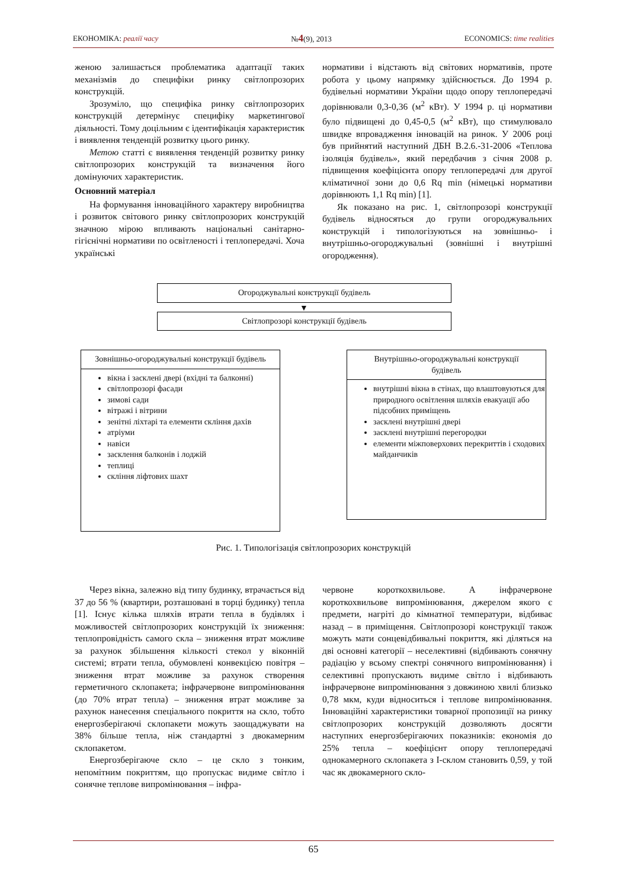ЕКОНОМІКА: реалії часу №4(9), 2013 ECONOMICS: time realities
женою залишається проблематика адаптації таких механізмів до специфіки ринку світлопрозорих конструкцій.
Зрозуміло, що специфіка ринку світлопрозорих конструкцій детермінує специфіку маркетингової діяльності. Тому доцільним є ідентифікація характеристик і виявлення тенденцій розвитку цього ринку.
Метою статті є виявлення тенденцій розвитку ринку світлопрозорих конструкцій та визначення його домінуючих характеристик.
Основний матеріал
На формування інноваційного характеру виробництва і розвиток світового ринку світлопрозорих конструкцій значною мірою впливають національні санітарно-гігієнічні нормативи по освітленості і теплопередачі. Хоча українські
нормативи і відстають від світових нормативів, проте робота у цьому напрямку здійснюється. До 1994 р. будівельні нормативи України щодо опору теплопередачі дорівнювали 0,3-0,36 (м<sup>2</sup> кВт). У 1994 р. ці нормативи було підвищені до 0,45-0,5 (м<sup>2</sup> кВт), що стимулювало швидке впровадження інновацій на ринок. У 2006 році був прийнятий наступний ДБН В.2.6.-31-2006 «Теплова ізоляція будівель», який передбачив з січня 2008 р. підвищення коефіцієнта опору теплопередачі для другої кліматичної зони до 0,6 Rq min (німецькі нормативи дорівнюють 1,1 Rq min) [1].
Як показано на рис. 1, світлопрозорі конструкції будівель відносяться до групи огороджувальних конструкцій і типологізуються на зовнішньо- і внутрішньо-огороджувальні (зовнішні і внутрішні огородження).
Огороджувальні конструкції будівель
▼
Світлопрозорі конструкції будівель
Зовнішньо-огороджувальні конструкції будівель
вікна і засклені двері (вхідні та балконні)
світлопрозорі фасади
зимові сади
вітражі і вітрини
зенітні ліхтарі та елементи скління дахів
атріуми
навіси
засклення балконів і лоджій
теплиці
скління ліфтових шахт
Внутрішньо-огороджувальні конструкції будівель
внутрішні вікна в стінах, що влаштовуються для природного освітлення шляхів евакуації або підсобних приміщень
засклені внутрішні двері
засклені внутрішні перегородки
елементи міжповерхових перекриттів і сходових майданчиків
Рис. 1. Типологізація світлопрозорих конструкцій
Через вікна, залежно від типу будинку, втрачається від 37 до 56 % (квартири, розташовані в торці будинку) тепла [1]. Існує кілька шляхів втрати тепла в будівлях і можливостей світлопрозорих конструкцій їх зниження: теплопровідність самого скла – зниження втрат можливе за рахунок збільшення кількості стекол у віконній системі; втрати тепла, обумовлені конвекцією повітря – зниження втрат можливе за рахунок створення герметичного склопакета; інфрачервоне випромінювання (до 70% втрат тепла) – зниження втрат можливе за рахунок нанесення спеціального покриття на скло, тобто енергозберігаючі склопакети можуть заощаджувати на 38% більше тепла, ніж стандартні з двокамерним склопакетом.
Енергозберігаюче скло – це скло з тонким, непомітним покриттям, що пропускає видиме світло і сонячне теплове випромінювання – інфра-
червоне короткохвильове. А інфрачервоне короткохвильове випромінювання, джерелом якого є предмети, нагріті до кімнатної температури, відбиває назад – в приміщення. Світлопрозорі конструкції також можуть мати сонцевідбивальні покриття, які діляться на дві основні категорії – неселективні (відбивають сонячну радіацію у всьому спектрі сонячного випромінювання) і селективні пропускають видиме світло і відбивають інфрачервоне випромінювання з довжиною хвилі близько 0,78 мкм, куди відноситься і теплове випромінювання. Інноваційні характеристики товарної пропозиції на ринку світлопрозорих конструкцій дозволяють досягти наступних енергозберігаючих показників: економія до 25% тепла – коефіцієнт опору теплопередачі однокамерного склопакета з І-склом становить 0,59, у той час як двокамерного скло-
65